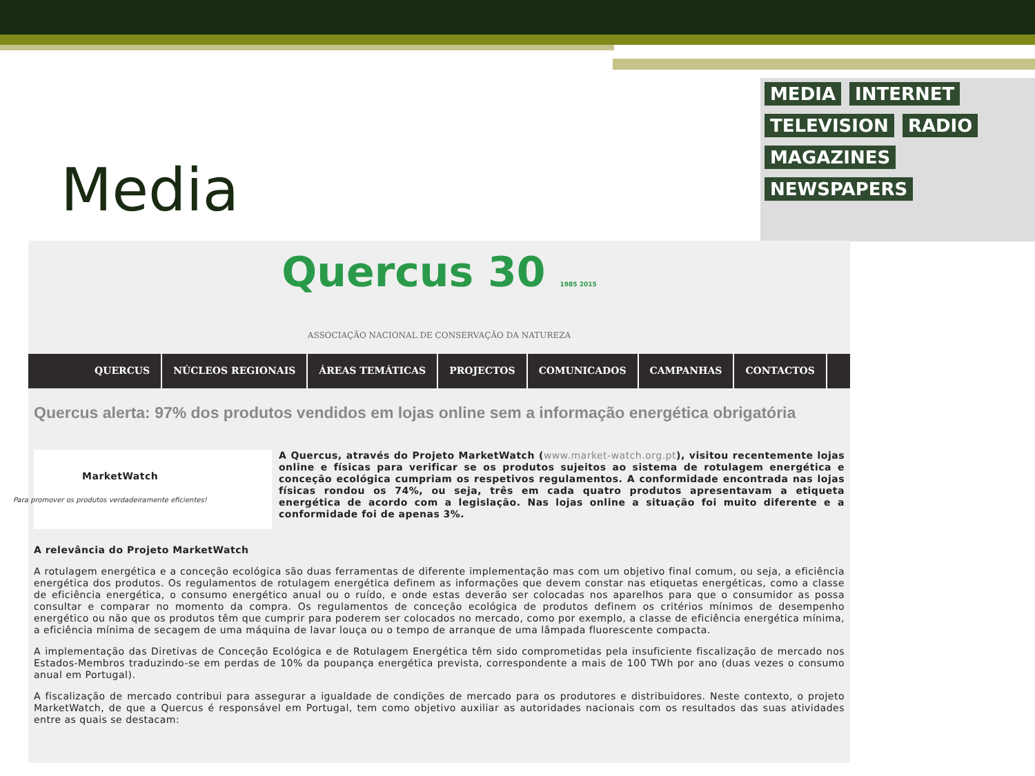Media
MEDIA INTERNET TELEVISION RADIO MAGAZINES NEWSPAPERS
Quercus 30 1985 2015
ASSOCIAÇÃO NACIONAL DE CONSERVAÇÃO DA NATUREZA
QUERCUS NÚCLEOS REGIONAIS ÁREAS TEMÁTICAS PROJECTOS COMUNICADOS CAMPANHAS CONTACTOS
Quercus alerta: 97% dos produtos vendidos em lojas online sem a informação energética obrigatória
MarketWatch
Para promover os produtos verdadeiramente eficientes!
A Quercus, através do Projeto MarketWatch (www.market-watch.org.pt), visitou recentemente lojas online e físicas para verificar se os produtos sujeitos ao sistema de rotulagem energética e conceção ecológica cumpriam os respetivos regulamentos. A conformidade encontrada nas lojas físicas rondou os 74%, ou seja, três em cada quatro produtos apresentavam a etiqueta energética de acordo com a legislação. Nas lojas online a situação foi muito diferente e a conformidade foi de apenas 3%.
A relevância do Projeto MarketWatch
A rotulagem energética e a conceção ecológica são duas ferramentas de diferente implementação mas com um objetivo final comum, ou seja, a eficiência energética dos produtos. Os regulamentos de rotulagem energética definem as informações que devem constar nas etiquetas energéticas, como a classe de eficiência energética, o consumo energético anual ou o ruído, e onde estas deverão ser colocadas nos aparelhos para que o consumidor as possa consultar e comparar no momento da compra. Os regulamentos de conceção ecológica de produtos definem os critérios mínimos de desempenho energético ou não que os produtos têm que cumprir para poderem ser colocados no mercado, como por exemplo, a classe de eficiência energética mínima, a eficiência mínima de secagem de uma máquina de lavar louça ou o tempo de arranque de uma lâmpada fluorescente compacta.
A implementação das Diretivas de Conceção Ecológica e de Rotulagem Energética têm sido comprometidas pela insuficiente fiscalização de mercado nos Estados-Membros traduzindo-se em perdas de 10% da poupança energética prevista, correspondente a mais de 100 TWh por ano (duas vezes o consumo anual em Portugal).
A fiscalização de mercado contribui para assegurar a igualdade de condições de mercado para os produtores e distribuidores. Neste contexto, o projeto MarketWatch, de que a Quercus é responsável em Portugal, tem como objetivo auxiliar as autoridades nacionais com os resultados das suas atividades entre as quais se destacam: